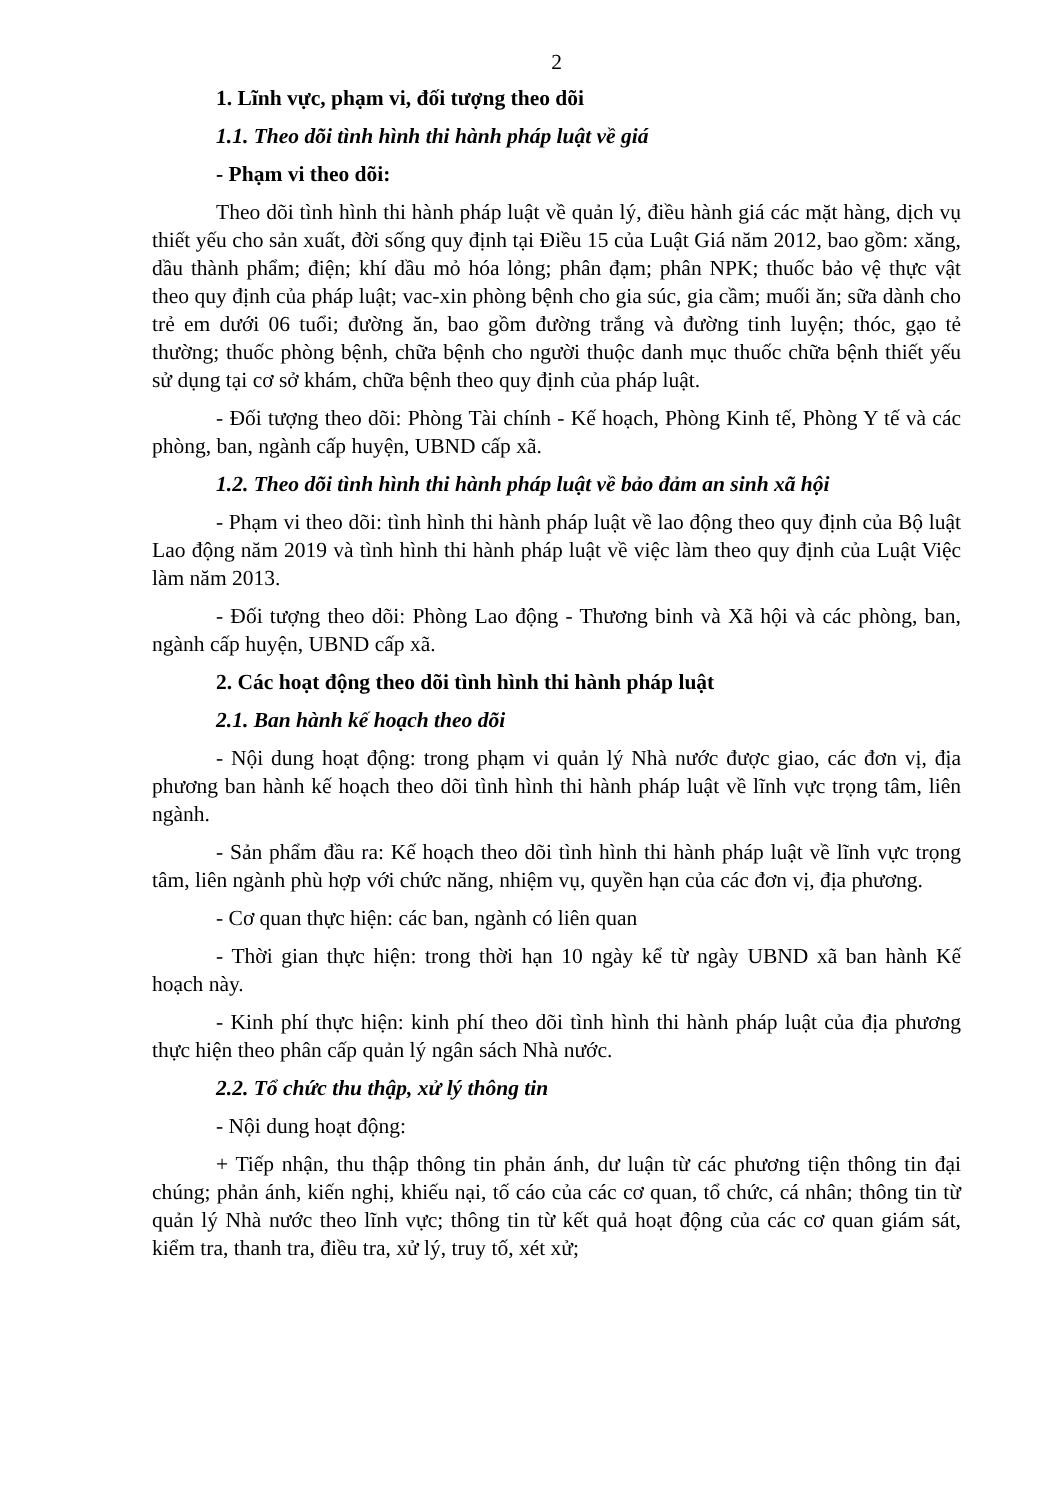2
1. Lĩnh vực, phạm vi, đối tượng theo dõi
1.1. Theo dõi tình hình thi hành pháp luật về giá
- Phạm vi theo dõi:
Theo dõi tình hình thi hành pháp luật về quản lý, điều hành giá các mặt hàng, dịch vụ thiết yếu cho sản xuất, đời sống quy định tại Điều 15 của Luật Giá năm 2012, bao gồm: xăng, dầu thành phẩm; điện; khí dầu mỏ hóa lỏng; phân đạm; phân NPK; thuốc bảo vệ thực vật theo quy định của pháp luật; vac-xin phòng bệnh cho gia súc, gia cầm; muối ăn; sữa dành cho trẻ em dưới 06 tuổi; đường ăn, bao gồm đường trắng và đường tinh luyện; thóc, gạo tẻ thường; thuốc phòng bệnh, chữa bệnh cho người thuộc danh mục thuốc chữa bệnh thiết yếu sử dụng tại cơ sở khám, chữa bệnh theo quy định của pháp luật.
- Đối tượng theo dõi: Phòng Tài chính - Kế hoạch, Phòng Kinh tế, Phòng Y tế và các phòng, ban, ngành cấp huyện, UBND cấp xã.
1.2. Theo dõi tình hình thi hành pháp luật về bảo đảm an sinh xã hội
- Phạm vi theo dõi: tình hình thi hành pháp luật về lao động theo quy định của Bộ luật Lao động năm 2019 và tình hình thi hành pháp luật về việc làm theo quy định của Luật Việc làm năm 2013.
- Đối tượng theo dõi: Phòng Lao động - Thương binh và Xã hội và các phòng, ban, ngành cấp huyện, UBND cấp xã.
2. Các hoạt động theo dõi tình hình thi hành pháp luật
2.1. Ban hành kế hoạch theo dõi
- Nội dung hoạt động: trong phạm vi quản lý Nhà nước được giao, các đơn vị, địa phương ban hành kế hoạch theo dõi tình hình thi hành pháp luật về lĩnh vực trọng tâm, liên ngành.
- Sản phẩm đầu ra: Kế hoạch theo dõi tình hình thi hành pháp luật về lĩnh vực trọng tâm, liên ngành phù hợp với chức năng, nhiệm vụ, quyền hạn của các đơn vị, địa phương.
- Cơ quan thực hiện: các ban, ngành có liên quan
- Thời gian thực hiện: trong thời hạn 10 ngày kể từ ngày UBND xã ban hành Kế hoạch này.
- Kinh phí thực hiện: kinh phí theo dõi tình hình thi hành pháp luật của địa phương thực hiện theo phân cấp quản lý ngân sách Nhà nước.
2.2. Tổ chức thu thập, xử lý thông tin
- Nội dung hoạt động:
+ Tiếp nhận, thu thập thông tin phản ánh, dư luận từ các phương tiện thông tin đại chúng; phản ánh, kiến nghị, khiếu nại, tố cáo của các cơ quan, tổ chức, cá nhân; thông tin từ quản lý Nhà nước theo lĩnh vực; thông tin từ kết quả hoạt động của các cơ quan giám sát, kiểm tra, thanh tra, điều tra, xử lý, truy tố, xét xử;